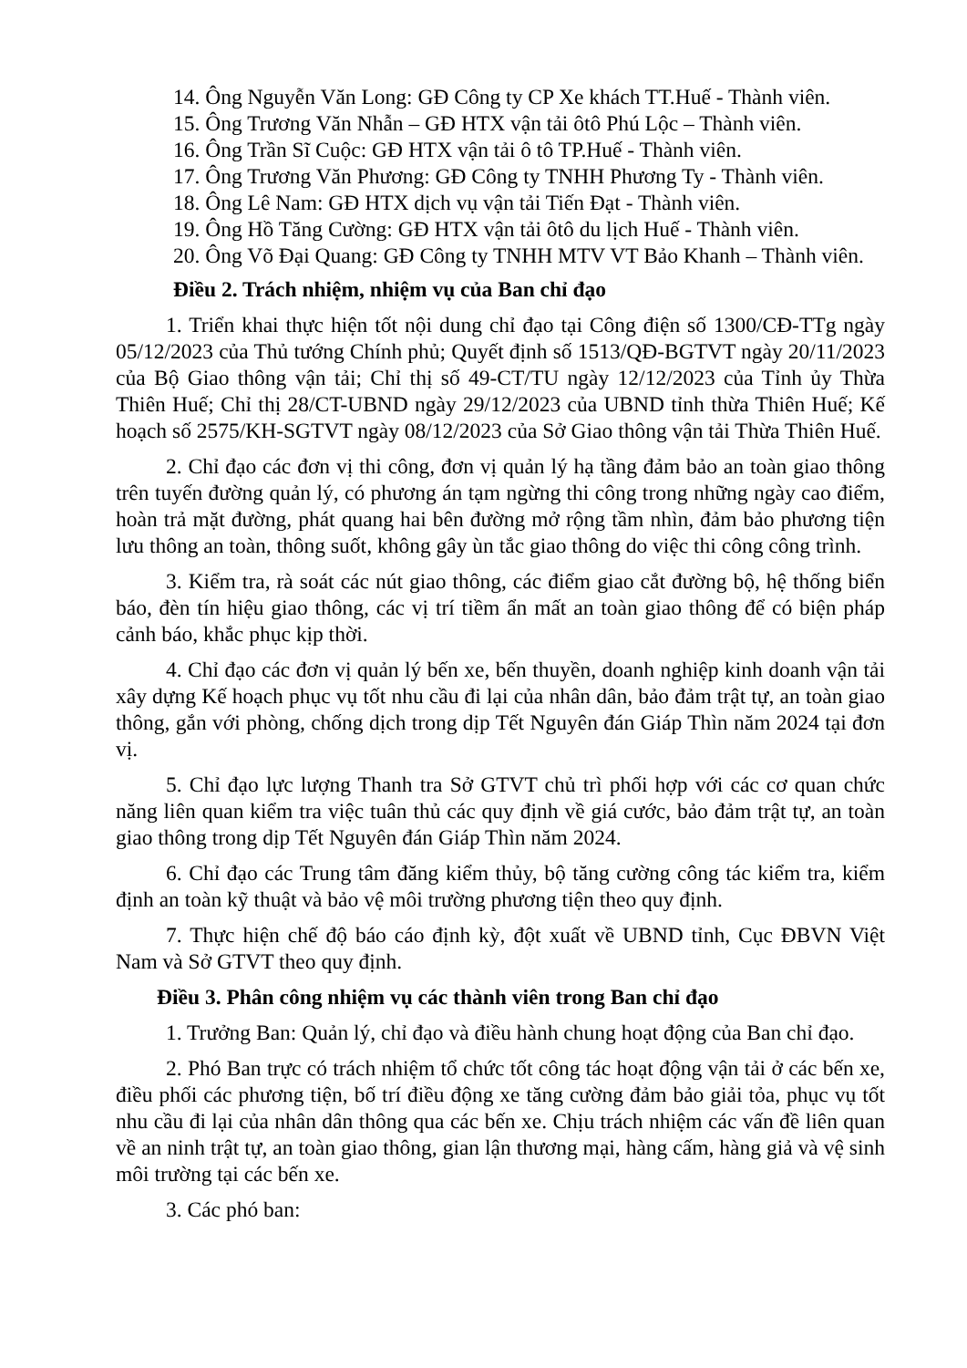14. Ông Nguyễn Văn Long: GĐ Công ty CP Xe khách TT.Huế - Thành viên.
15. Ông Trương Văn Nhẫn – GĐ HTX vận tải ôtô Phú Lộc – Thành viên.
16. Ông Trần Sĩ Cuộc: GĐ HTX vận tải ô tô TP.Huế - Thành viên.
17. Ông Trương Văn Phương: GĐ Công ty TNHH Phương Ty - Thành viên.
18. Ông Lê Nam: GĐ HTX dịch vụ vận tải Tiến Đạt - Thành viên.
19. Ông Hồ Tăng Cường: GĐ HTX vận tải ôtô du lịch Huế - Thành viên.
20. Ông Võ Đại Quang: GĐ Công ty TNHH MTV VT Bảo Khanh – Thành viên.
Điều 2. Trách nhiệm, nhiệm vụ của Ban chỉ đạo
1. Triển khai thực hiện tốt nội dung chỉ đạo tại Công điện số 1300/CĐ-TTg ngày 05/12/2023 của Thủ tướng Chính phủ; Quyết định số 1513/QĐ-BGTVT ngày 20/11/2023 của Bộ Giao thông vận tải; Chỉ thị số 49-CT/TU ngày 12/12/2023 của Tỉnh ủy Thừa Thiên Huế; Chỉ thị 28/CT-UBND ngày 29/12/2023 của UBND tỉnh thừa Thiên Huế; Kế hoạch số 2575/KH-SGTVT ngày 08/12/2023 của Sở Giao thông vận tải Thừa Thiên Huế.
2. Chỉ đạo các đơn vị thi công, đơn vị quản lý hạ tầng đảm bảo an toàn giao thông trên tuyến đường quản lý, có phương án tạm ngừng thi công trong những ngày cao điểm, hoàn trả mặt đường, phát quang hai bên đường mở rộng tầm nhìn, đảm bảo phương tiện lưu thông an toàn, thông suốt, không gây ùn tắc giao thông do việc thi công công trình.
3. Kiểm tra, rà soát các nút giao thông, các điểm giao cắt đường bộ, hệ thống biển báo, đèn tín hiệu giao thông, các vị trí tiềm ẩn mất an toàn giao thông để có biện pháp cảnh báo, khắc phục kịp thời.
4. Chỉ đạo các đơn vị quản lý bến xe, bến thuyền, doanh nghiệp kinh doanh vận tải xây dựng Kế hoạch phục vụ tốt nhu cầu đi lại của nhân dân, bảo đảm trật tự, an toàn giao thông, gắn với phòng, chống dịch trong dịp Tết Nguyên đán Giáp Thìn năm 2024 tại đơn vị.
5. Chỉ đạo lực lượng Thanh tra Sở GTVT chủ trì phối hợp với các cơ quan chức năng liên quan kiểm tra việc tuân thủ các quy định về giá cước, bảo đảm trật tự, an toàn giao thông trong dịp Tết Nguyên đán Giáp Thìn năm 2024.
6. Chỉ đạo các Trung tâm đăng kiểm thủy, bộ tăng cường công tác kiểm tra, kiểm định an toàn kỹ thuật và bảo vệ môi trường phương tiện theo quy định.
7. Thực hiện chế độ báo cáo định kỳ, đột xuất về UBND tỉnh, Cục ĐBVN Việt Nam và Sở GTVT theo quy định.
Điều 3. Phân công nhiệm vụ các thành viên trong Ban chỉ đạo
1. Trưởng Ban: Quản lý, chỉ đạo và điều hành chung hoạt động của Ban chỉ đạo.
2. Phó Ban trực có trách nhiệm tổ chức tốt công tác hoạt động vận tải ở các bến xe, điều phối các phương tiện, bố trí điều động xe tăng cường đảm bảo giải tỏa, phục vụ tốt nhu cầu đi lại của nhân dân thông qua các bến xe. Chịu trách nhiệm các vấn đề liên quan về an ninh trật tự, an toàn giao thông, gian lận thương mại, hàng cấm, hàng giả và vệ sinh môi trường tại các bến xe.
3. Các phó ban: